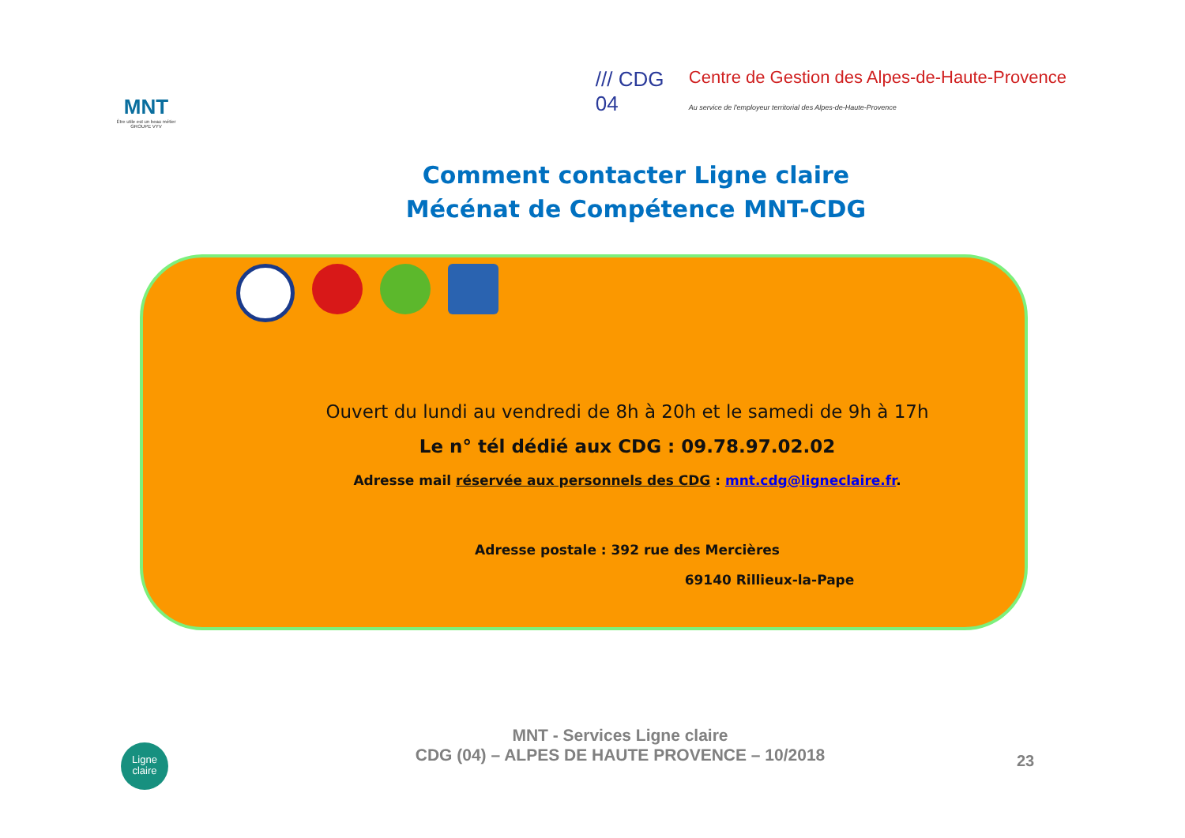MNT
Être utile est un beau métier
GROUPE VYV
/// CDG 04
Centre de Gestion des Alpes-de-Haute-Provence
Au service de l'employeur territorial des Alpes-de-Haute-Provence
Comment contacter Ligne claire
Mécénat de Compétence MNT-CDG
Ouvert du lundi au vendredi de 8h à 20h et le samedi de 9h à 17h
Le n° tél dédié aux CDG : 09.78.97.02.02
Adresse mail réservée aux personnels des CDG : mnt.cdg@ligneclaire.fr.
Adresse postale : 392 rue des Mercières
69140 Rillieux-la-Pape
MNT - Services Ligne claire
CDG (04) – ALPES DE HAUTE PROVENCE – 10/2018
Ligne
claire
23